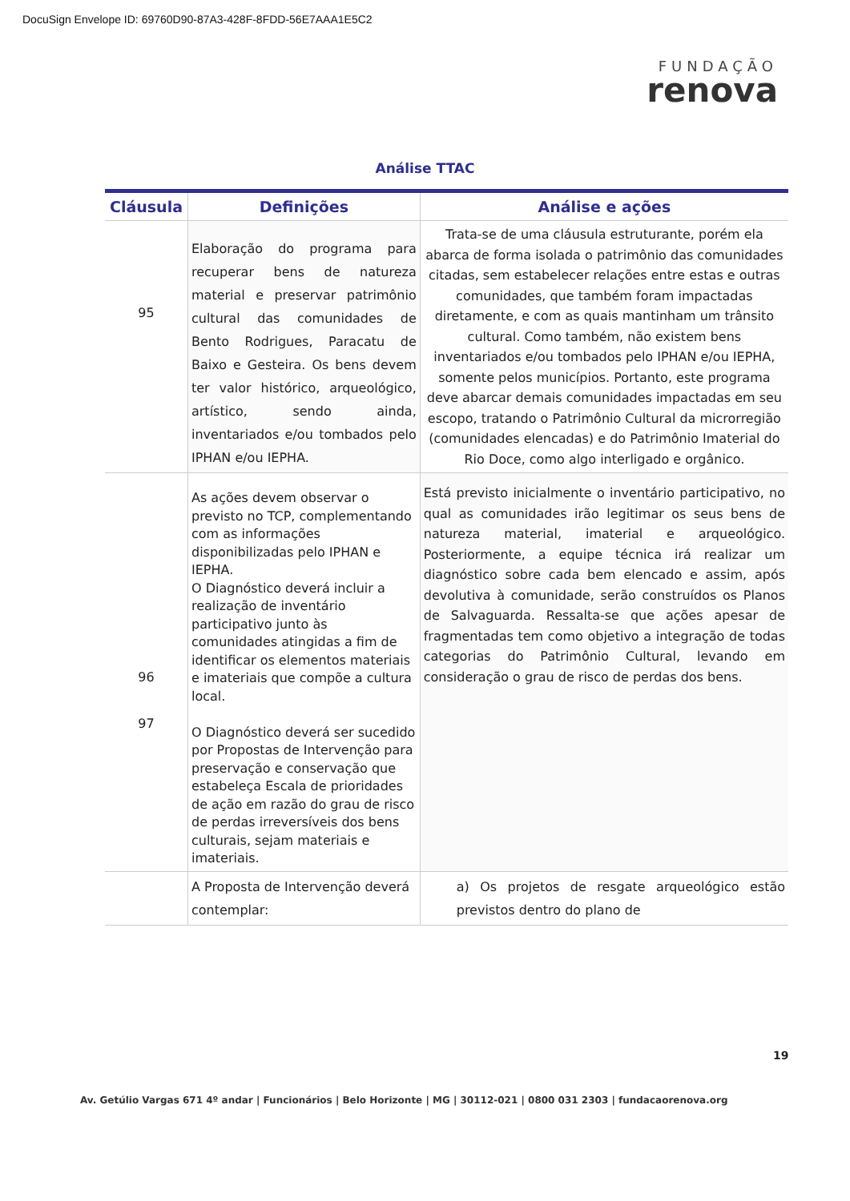DocuSign Envelope ID: 69760D90-87A3-428F-8FDD-56E7AAA1E5C2
FUNDAÇÃO
renova
Análise TTAC
| Cláusula | Definições | Análise e ações |
| --- | --- | --- |
| 95 | Elaboração do programa para recuperar bens de natureza material e preservar patrimônio cultural das comunidades de Bento Rodrigues, Paracatu de Baixo e Gesteira. Os bens devem ter valor histórico, arqueológico, artístico, sendo ainda, inventariados e/ou tombados pelo IPHAN e/ou IEPHA. | Trata-se de uma cláusula estruturante, porém ela abarca de forma isolada o patrimônio das comunidades citadas, sem estabelecer relações entre estas e outras comunidades, que também foram impactadas diretamente, e com as quais mantinham um trânsito cultural. Como também, não existem bens inventariados e/ou tombados pelo IPHAN e/ou IEPHA, somente pelos municípios. Portanto, este programa deve abarcar demais comunidades impactadas em seu escopo, tratando o Patrimônio Cultural da microrregião (comunidades elencadas) e do Patrimônio Imaterial do Rio Doce, como algo interligado e orgânico. |
| 96 97 | As ações devem observar o previsto no TCP, complementando com as informações disponibilizadas pelo IPHAN e IEPHA. O Diagnóstico deverá incluir a realização de inventário participativo junto às comunidades atingidas a fim de identificar os elementos materiais e imateriais que compõe a cultura local. O Diagnóstico deverá ser sucedido por Propostas de Intervenção para preservação e conservação que estabeleça Escala de prioridades de ação em razão do grau de risco de perdas irreversíveis dos bens culturais, sejam materiais e imateriais. | Está previsto inicialmente o inventário participativo, no qual as comunidades irão legitimar os seus bens de natureza material, imaterial e arqueológico. Posteriormente, a equipe técnica irá realizar um diagnóstico sobre cada bem elencado e assim, após devolutiva à comunidade, serão construídos os Planos de Salvaguarda. Ressalta-se que ações apesar de fragmentadas tem como objetivo a integração de todas categorias do Patrimônio Cultural, levando em consideração o grau de risco de perdas dos bens. |
| | A Proposta de Intervenção deverá contemplar: | a) Os projetos de resgate arqueológico estão previstos dentro do plano de |
19
Av. Getúlio Vargas 671 4º andar | Funcionários | Belo Horizonte | MG | 30112-021 | 0800 031 2303 | fundacaorenova.org